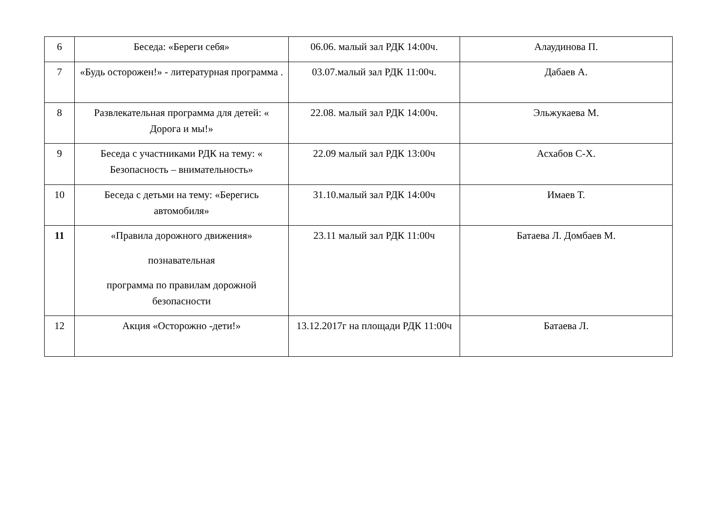| 6 | Беседа: «Береги себя» | 06.06. малый зал РДК 14:00ч. | Алаудинова П. |
| 7 | «Будь осторожен!» - литературная программа . | 03.07.малый зал РДК 11:00ч. | Дабаев А. |
| 8 | Развлекательная программа для детей: « Дорога и мы!» | 22.08. малый зал РДК 14:00ч. | Эльжукаева М. |
| 9 | Беседа с участниками РДК на тему: « Безопасность – внимательность» | 22.09 малый зал РДК 13:00ч | Асхабов С-Х. |
| 10 | Беседа с детьми на тему: «Берегись автомобиля» | 31.10.малый зал РДК 14:00ч | Имаев Т. |
| 11 | «Правила дорожного движения» познавательная программа по правилам дорожной безопасности | 23.11 малый зал РДК 11:00ч | Батаева Л. Домбаев М. |
| 12 | Акция «Осторожно -дети!» | 13.12.2017г на площади РДК 11:00ч | Батаева Л. |